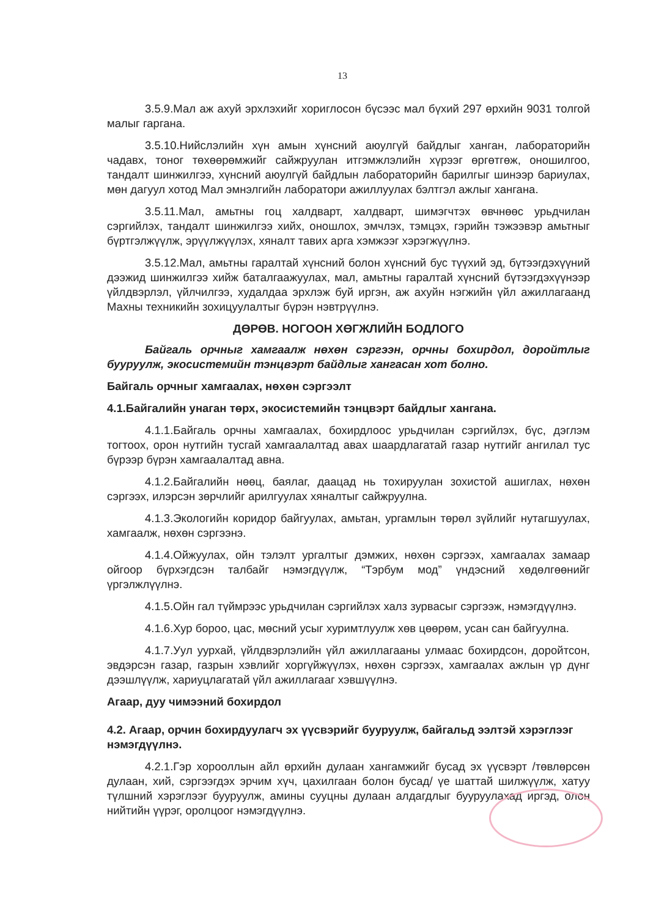13
3.5.9.Мал аж ахуй эрхлэхийг хориглосон бүсээс мал бүхий 297 өрхийн 9031 толгой малыг гаргана.
3.5.10.Нийслэлийн хүн амын хүнсний аюулгүй байдлыг ханган, лабораторийн чадавх, тоног төхөөрөмжийг сайжруулан итгэмжлэлийн хүрээг өргөтгөж, оношилгоо, тандалт шинжилгээ, хүнсний аюулгүй байдлын лабораторийн барилгыг шинээр бариулах, мөн дагуул хотод Мал эмнэлгийн лаборатори ажиллуулах бэлтгэл ажлыг хангана.
3.5.11.Мал, амьтны гоц халдварт, халдварт, шимэгчтэх өвчнөөс урьдчилан сэргийлэх, тандалт шинжилгээ хийх, оношлох, эмчлэх, тэмцэх, гэрийн тэжээвэр амьтныг бүртгэлжүүлж, эрүүлжүүлэх, хяналт тавих арга хэмжээг хэрэгжүүлнэ.
3.5.12.Мал, амьтны гаралтай хүнсний болон хүнсний бус түүхий эд, бүтээгдэхүүний дээжид шинжилгээ хийж баталгаажуулах, мал, амьтны гаралтай хүнсний бүтээгдэхүүнээр үйлдвэрлэл, үйлчилгээ, худалдаа эрхлэж буй иргэн, аж ахуйн нэгжийн үйл ажиллагаанд Махны техникийн зохицуулалтыг бүрэн нэвтрүүлнэ.
ДӨРӨВ. НОГООН ХӨГЖЛИЙН БОДЛОГО
Байгаль орчныг хамгаалж нөхөн сэргээн, орчны бохирдол, доройтлыг бууруулж, экосистемийн тэнцвэрт байдлыг хангасан хот болно.
Байгаль орчныг хамгаалах, нөхөн сэргээлт
4.1.Байгалийн унаган төрх, экосистемийн тэнцвэрт байдлыг хангана.
4.1.1.Байгаль орчны хамгаалах, бохирдлоос урьдчилан сэргийлэх, бүс, дэглэм тогтоох, орон нутгийн тусгай хамгаалалтад авах шаардлагатай газар нутгийг ангилал тус бүрээр бүрэн хамгаалалтад авна.
4.1.2.Байгалийн нөөц, баялаг, даацад нь тохируулан зохистой ашиглах, нөхөн сэргээх, илэрсэн зөрчлийг арилгуулах хяналтыг сайжруулна.
4.1.3.Экологийн коридор байгуулах, амьтан, ургамлын төрөл зүйлийг нутагшуулах, хамгаалж, нөхөн сэргээнэ.
4.1.4.Ойжуулах, ойн тэлэлт ургалтыг дэмжих, нөхөн сэргээх, хамгаалах замаар ойгоор бүрхэгдсэн талбайг нэмэгдүүлж, “Тэрбум мод” үндэсний хөдөлгөөнийг үргэлжлүүлнэ.
4.1.5.Ойн гал түймрээс урьдчилан сэргийлэх халз зурвасыг сэргээж, нэмэгдүүлнэ.
4.1.6.Хур бороо, цас, мөсний усыг хуримтлуулж хөв цөөрөм, усан сан байгуулна.
4.1.7.Уул уурхай, үйлдвэрлэлийн үйл ажиллагааны улмаас бохирдсон, доройтсон, эвдэрсэн газар, газрын хэвлийг хоргүйжүүлэх, нөхөн сэргээх, хамгаалах ажлын үр дүнг дээшлүүлж, хариуцлагатай үйл ажиллагааг хэвшүүлнэ.
Агаар, дуу чимээний бохирдол
4.2. Агаар, орчин бохирдуулагч эх үүсвэрийг бууруулж, байгальд ээлтэй хэрэглээг нэмэгдүүлнэ.
4.2.1.Гэр хорооллын айл өрхийн дулаан хангамжийг бусад эх үүсвэрт /төвлөрсөн дулаан, хий, сэргээгдэх эрчим хүч, цахилгаан болон бусад/ үе шаттай шилжүүлж, хатуу түлшний хэрэглээг бууруулж, амины сууцны дулаан алдагдлыг бууруулахад иргэд, олон нийтийн үүрэг, оролцоог нэмэгдүүлнэ.